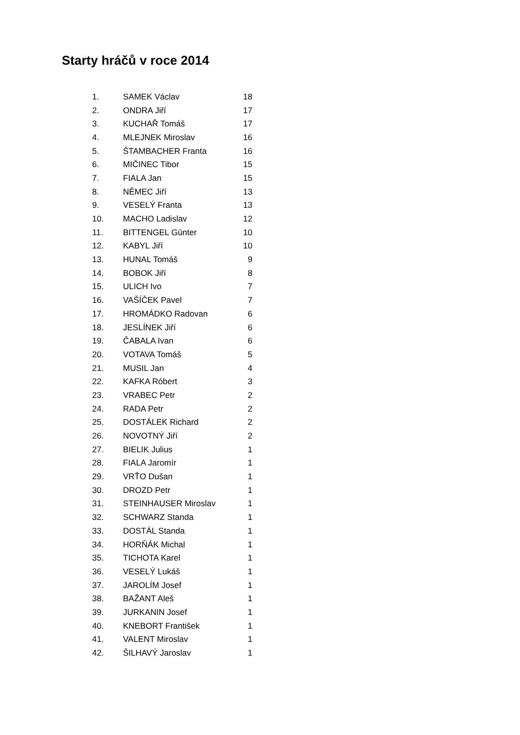Starty hráčů v roce 2014
| 1. | SAMEK Václav | 18 |
| 2. | ONDRA Jiří | 17 |
| 3. | KUCHAŘ Tomáš | 17 |
| 4. | MLEJNEK Miroslav | 16 |
| 5. | ŠTAMBACHER Franta | 16 |
| 6. | MIČINEC Tibor | 15 |
| 7. | FIALA Jan | 15 |
| 8. | NĚMEC Jiří | 13 |
| 9. | VESELÝ Franta | 13 |
| 10. | MACHO Ladislav | 12 |
| 11. | BITTENGEL Günter | 10 |
| 12. | KABYL Jiří | 10 |
| 13. | HUNAL Tomáš | 9 |
| 14. | BOBOK Jiří | 8 |
| 15. | ULICH Ivo | 7 |
| 16. | VAŠÍČEK Pavel | 7 |
| 17. | HROMÁDKO Radovan | 6 |
| 18. | JESLÍNEK Jiří | 6 |
| 19. | ČABALA Ivan | 6 |
| 20. | VOTAVA Tomáš | 5 |
| 21. | MUSIL Jan | 4 |
| 22. | KAFKA Róbert | 3 |
| 23. | VRABEC Petr | 2 |
| 24. | RADA Petr | 2 |
| 25. | DOSTÁLEK Richard | 2 |
| 26. | NOVOTNÝ Jiří | 2 |
| 27. | BIELIK Julius | 1 |
| 28. | FIALA Jaromír | 1 |
| 29. | VRŤO Dušan | 1 |
| 30. | DROZD Petr | 1 |
| 31. | STEINHAUSER Miroslav | 1 |
| 32. | SCHWARZ Standa | 1 |
| 33. | DOSTÁL Standa | 1 |
| 34. | HORŇÁK Michal | 1 |
| 35. | TICHOTA Karel | 1 |
| 36. | VESELÝ Lukáš | 1 |
| 37. | JAROLÍM Josef | 1 |
| 38. | BAŽANT Aleš | 1 |
| 39. | JURKANIN Josef | 1 |
| 40. | KNEBORT František | 1 |
| 41. | VALENT Miroslav | 1 |
| 42. | ŠILHAVÝ Jaroslav | 1 |